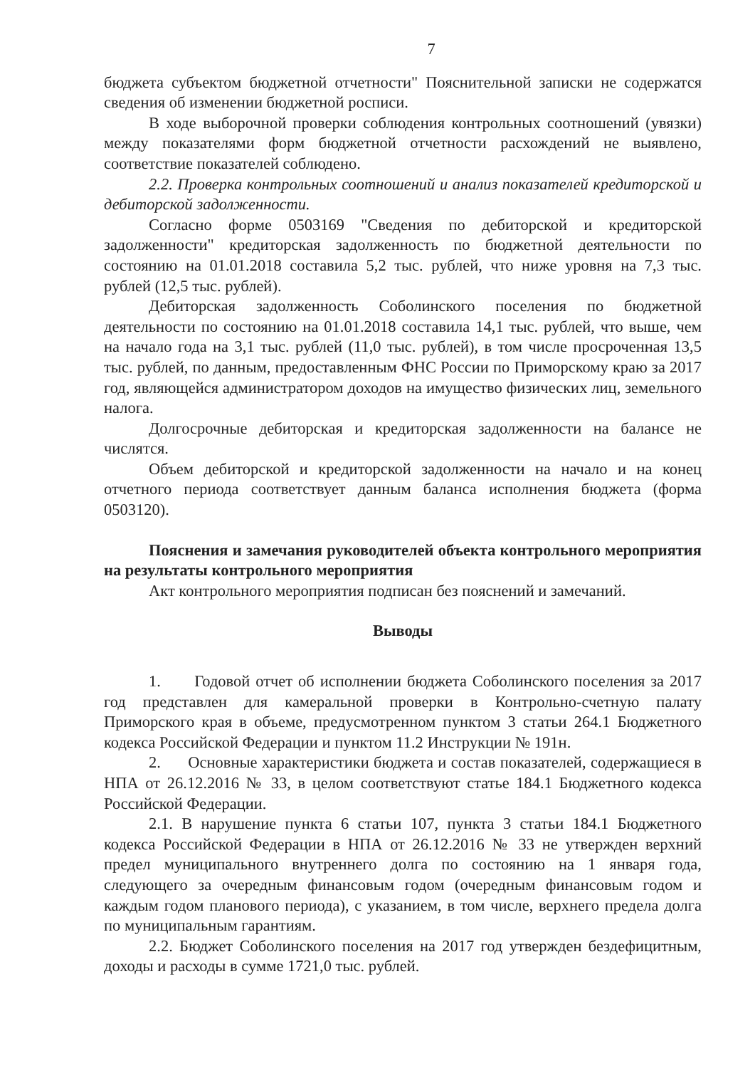7
бюджета субъектом бюджетной отчетности" Пояснительной записки не содержатся сведения об изменении бюджетной росписи.
В ходе выборочной проверки соблюдения контрольных соотношений (увязки) между показателями форм бюджетной отчетности расхождений не выявлено, соответствие показателей соблюдено.
2.2. Проверка контрольных соотношений и анализ показателей кредиторской и дебиторской задолженности.
Согласно форме 0503169 "Сведения по дебиторской и кредиторской задолженности" кредиторская задолженность по бюджетной деятельности по состоянию на 01.01.2018 составила 5,2 тыс. рублей, что ниже уровня на 7,3 тыс. рублей (12,5 тыс. рублей).
Дебиторская задолженность Соболинского поселения по бюджетной деятельности по состоянию на 01.01.2018 составила 14,1 тыс. рублей, что выше, чем на начало года на 3,1 тыс. рублей (11,0 тыс. рублей), в том числе просроченная 13,5 тыс. рублей, по данным, предоставленным ФНС России по Приморскому краю за 2017 год, являющейся администратором доходов на имущество физических лиц, земельного налога.
Долгосрочные дебиторская и кредиторская задолженности на балансе не числятся.
Объем дебиторской и кредиторской задолженности на начало и на конец отчетного периода соответствует данным баланса исполнения бюджета (форма 0503120).
Пояснения и замечания руководителей объекта контрольного мероприятия на результаты контрольного мероприятия
Акт контрольного мероприятия подписан без пояснений и замечаний.
Выводы
1. Годовой отчет об исполнении бюджета Соболинского поселения за 2017 год представлен для камеральной проверки в Контрольно-счетную палату Приморского края в объеме, предусмотренном пунктом 3 статьи 264.1 Бюджетного кодекса Российской Федерации и пунктом 11.2 Инструкции № 191н.
2. Основные характеристики бюджета и состав показателей, содержащиеся в НПА от 26.12.2016 № 33, в целом соответствуют статье 184.1 Бюджетного кодекса Российской Федерации.
2.1. В нарушение пункта 6 статьи 107, пункта 3 статьи 184.1 Бюджетного кодекса Российской Федерации в НПА от 26.12.2016 № 33 не утвержден верхний предел муниципального внутреннего долга по состоянию на 1 января года, следующего за очередным финансовым годом (очередным финансовым годом и каждым годом планового периода), с указанием, в том числе, верхнего предела долга по муниципальным гарантиям.
2.2. Бюджет Соболинского поселения на 2017 год утвержден бездефицитным, доходы и расходы в сумме 1721,0 тыс. рублей.